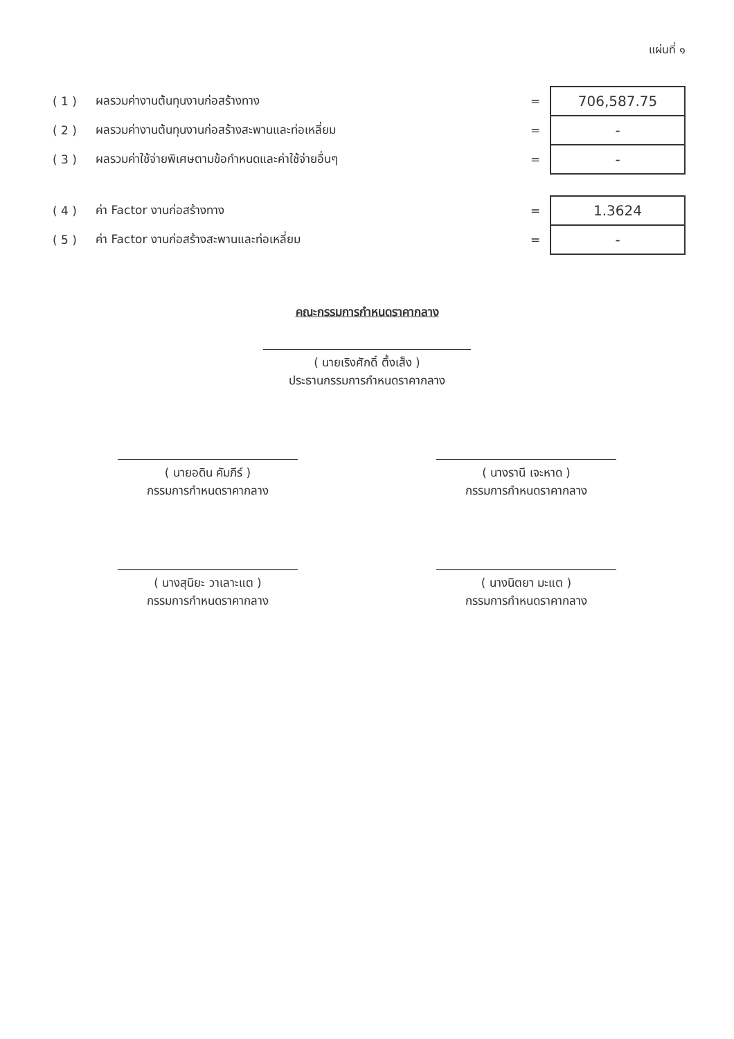แผ่นที่ ๑
| ( 1 ) | ผลรวมค่างานต้นทุนงานก่อสร้างทาง | = | 706,587.75 |
| ( 2 ) | ผลรวมค่างานต้นทุนงานก่อสร้างสะพานและท่อเหลี่ยม | = | - |
| ( 3 ) | ผลรวมค่าใช้จ่ายพิเศษตามข้อกำหนดและค่าใช้จ่ายอื่นๆ | = | - |
| ( 4 ) | ค่า Factor งานก่อสร้างทาง | = | 1.3624 |
| ( 5 ) | ค่า Factor งานก่อสร้างสะพานและท่อเหลี่ยม | = | - |
คณะกรรมการกำหนดราคากลาง
( นายเริงศักดิ์ ตึ้งเส็ง )
ประธานกรรมการกำหนดราคากลาง
( นายอดิน คัมภีร์ )
กรรมการกำหนดราคากลาง
( นางรานี เจะหาด )
กรรมการกำหนดราคากลาง
( นางสุนิยะ วาเลาะแต )
กรรมการกำหนดราคากลาง
( นางนิตยา มะแต )
กรรมการกำหนดราคากลาง